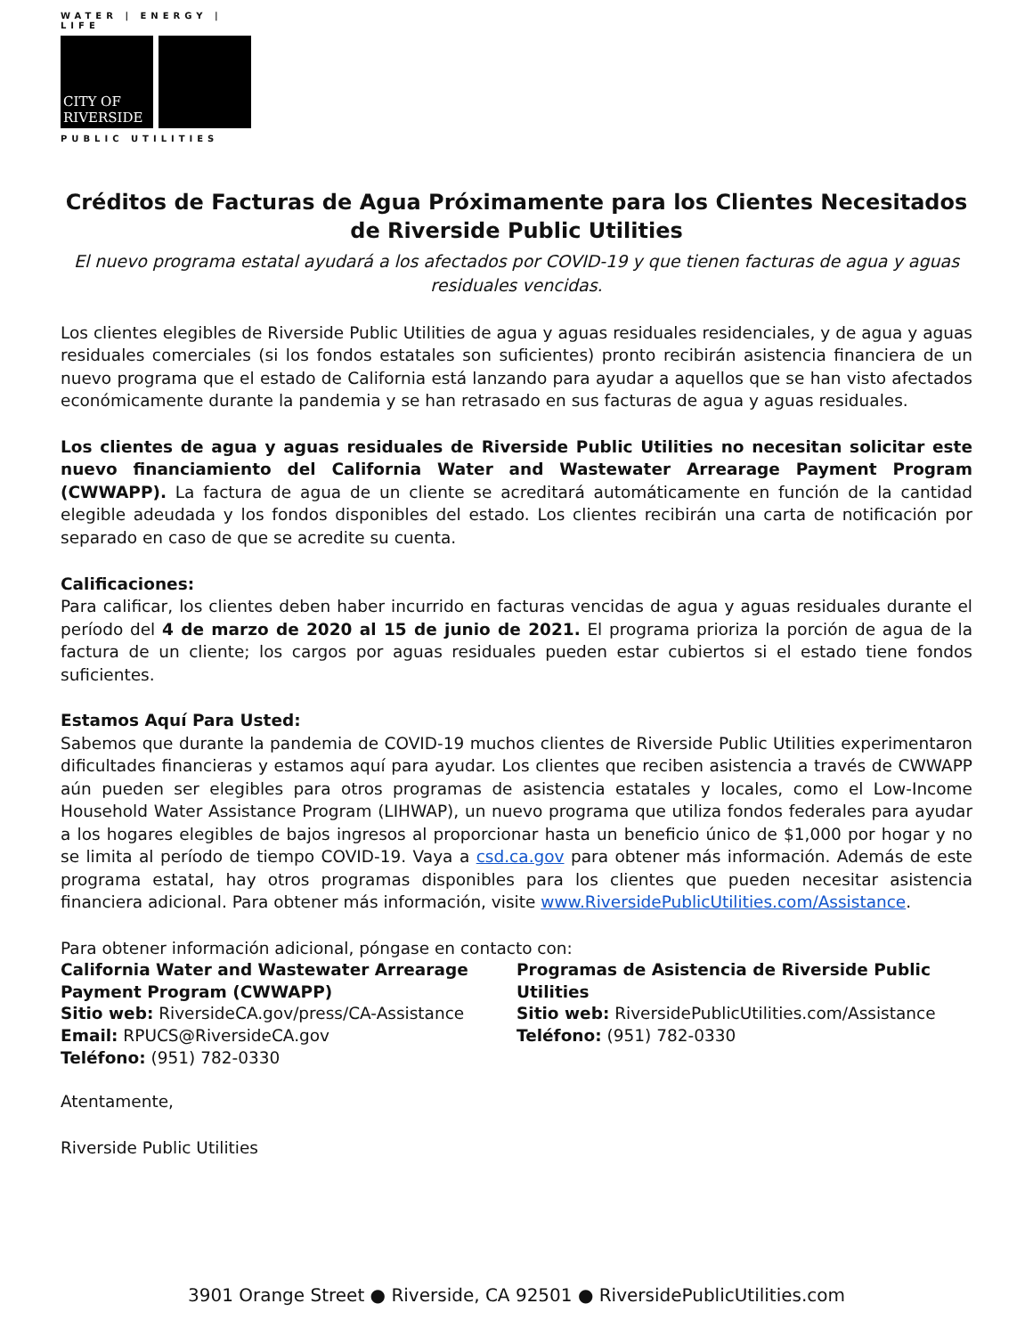WATER | ENERGY | LIFE
CITY OF RIVERSIDE
PUBLIC UTILITIES
Créditos de Facturas de Agua Próximamente para los Clientes Necesitados de Riverside Public Utilities
El nuevo programa estatal ayudará a los afectados por COVID-19 y que tienen facturas de agua y aguas residuales vencidas.
Los clientes elegibles de Riverside Public Utilities de agua y aguas residuales residenciales, y de agua y aguas residuales comerciales (si los fondos estatales son suficientes) pronto recibirán asistencia financiera de un nuevo programa que el estado de California está lanzando para ayudar a aquellos que se han visto afectados económicamente durante la pandemia y se han retrasado en sus facturas de agua y aguas residuales.
Los clientes de agua y aguas residuales de Riverside Public Utilities no necesitan solicitar este nuevo financiamiento del California Water and Wastewater Arrearage Payment Program (CWWAPP). La factura de agua de un cliente se acreditará automáticamente en función de la cantidad elegible adeudada y los fondos disponibles del estado. Los clientes recibirán una carta de notificación por separado en caso de que se acredite su cuenta.
Calificaciones:
Para calificar, los clientes deben haber incurrido en facturas vencidas de agua y aguas residuales durante el período del 4 de marzo de 2020 al 15 de junio de 2021. El programa prioriza la porción de agua de la factura de un cliente; los cargos por aguas residuales pueden estar cubiertos si el estado tiene fondos suficientes.
Estamos Aquí Para Usted:
Sabemos que durante la pandemia de COVID-19 muchos clientes de Riverside Public Utilities experimentaron dificultades financieras y estamos aquí para ayudar. Los clientes que reciben asistencia a través de CWWAPP aún pueden ser elegibles para otros programas de asistencia estatales y locales, como el Low-Income Household Water Assistance Program (LIHWAP), un nuevo programa que utiliza fondos federales para ayudar a los hogares elegibles de bajos ingresos al proporcionar hasta un beneficio único de $1,000 por hogar y no se limita al período de tiempo COVID-19. Vaya a csd.ca.gov para obtener más información. Además de este programa estatal, hay otros programas disponibles para los clientes que pueden necesitar asistencia financiera adicional. Para obtener más información, visite www.RiversidePublicUtilities.com/Assistance.
Para obtener información adicional, póngase en contacto con:
California Water and Wastewater Arrearage Payment Program (CWWAPP)
Sitio web: RiversideCA.gov/press/CA-Assistance
Email: RPUCS@RiversideCA.gov
Teléfono: (951) 782-0330
Programas de Asistencia de Riverside Public Utilities
Sitio web: RiversidePublicUtilities.com/Assistance
Teléfono: (951) 782-0330
Atentamente,
Riverside Public Utilities
3901 Orange Street ● Riverside, CA 92501 ● RiversidePublicUtilities.com